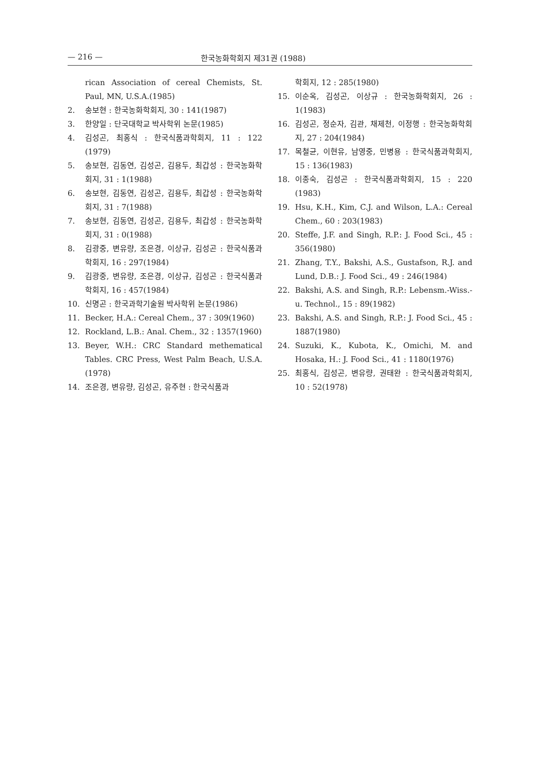— 216 — 한국농화학회지 제31권 (1988)
rican Association of cereal Chemists, St. Paul, MN, U.S.A.(1985)
2. 송보현 : 한국농화학회지, 30 : 141(1987)
3. 한양일 : 단국대학교 박사학위 논문(1985)
4. 김성곤, 최홍식 : 한국식품과학회지, 11 : 122 (1979)
5. 송보현, 김동연, 김성곤, 김용두, 최갑성 : 한국농화학회지, 31 : 1(1988)
6. 송보현, 김동연, 김성곤, 김용두, 최갑성 : 한국농화학회지, 31 : 7(1988)
7. 송보현, 김동연, 김성곤, 김용두, 최갑성 : 한국농화학회지, 31 : 0(1988)
8. 김광중, 변유량, 조은경, 이상규, 김성곤 : 한국식품과학회지, 16 : 297(1984)
9. 김광중, 변유량, 조은경, 이상규, 김성곤 : 한국식품과학회지, 16 : 457(1984)
10. 신명곤 : 한국과학기술원 박사학위 논문(1986)
11. Becker, H.A.: Cereal Chem., 37 : 309(1960)
12. Rockland, L.B.: Anal. Chem., 32 : 1357(1960)
13. Beyer, W.H.: CRC Standard methematical Tables. CRC Press, West Palm Beach, U.S.A. (1978)
14. 조은경, 변유량, 김성곤, 유주현 : 한국식품과
학회지, 12 : 285(1980)
15. 이순옥, 김성곤, 이상규 : 한국농화학회지, 26 : 1(1983)
16. 김성곤, 정순자, 김관, 채제천, 이정행 : 한국농화학회지, 27 : 204(1984)
17. 목철균, 이현유, 남영중, 민병용 : 한국식품과학회지, 15 : 136(1983)
18. 이종숙, 김성곤 : 한국식품과학회지, 15 : 220 (1983)
19. Hsu, K.H., Kim, C.J. and Wilson, L.A.: Cereal Chem., 60 : 203(1983)
20. Steffe, J.F. and Singh, R.P.: J. Food Sci., 45 : 356(1980)
21. Zhang, T.Y., Bakshi, A.S., Gustafson, R.J. and Lund, D.B.: J. Food Sci., 49 : 246(1984)
22. Bakshi, A.S. and Singh, R.P.: Lebensm.-Wiss.-u. Technol., 15 : 89(1982)
23. Bakshi, A.S. and Singh, R.P.: J. Food Sci., 45 : 1887(1980)
24. Suzuki, K., Kubota, K., Omichi, M. and Hosaka, H.: J. Food Sci., 41 : 1180(1976)
25. 최홍식, 김성곤, 변유량, 권태완 : 한국식품과학회지, 10 : 52(1978)